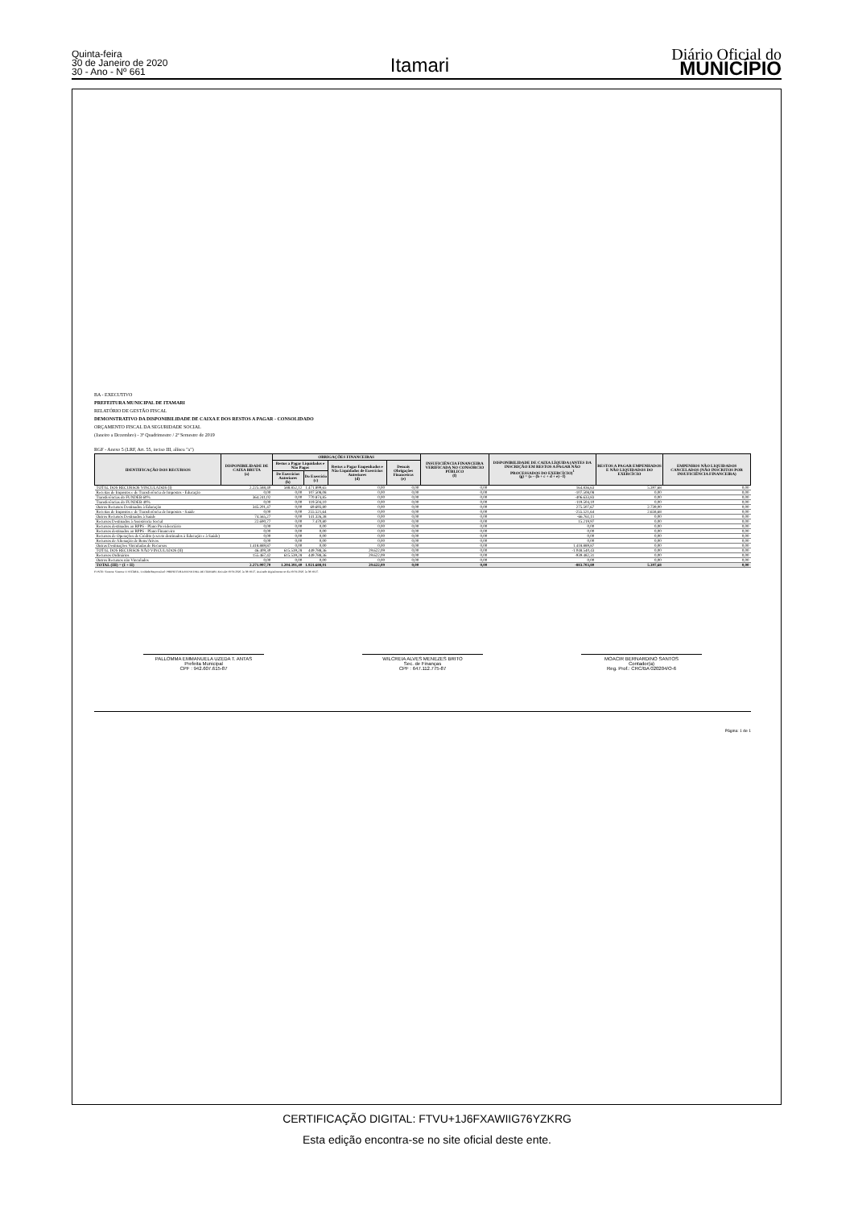Quinta-feira
30 de Janeiro de 2020
30 - Ano - Nº 661
Itamari
Diário Oficial do
MUNICÍPIO
BA - EXECUTIVO
PREFEITURA MUNICIPAL DE ITAMARI
RELATÓRIO DE GESTÃO FISCAL
DEMONSTRATIVO DA DISPONIBILIDADE DE CAIXA E DOS RESTOS A PAGAR - CONSOLIDADO
ORÇAMENTO FISCAL DA SEGURIDADE SOCIAL
(Janeiro a Dezembro) - 3º Quadrimestre / 2º Semestre de 2019
RGF - Anexo 5 (LRF, Art. 55, inciso III, alínea "a")
| IDENTIFICAÇÃO DOS RECURSOS | DISPONIBILIDADE DE CAIXA BRUTA (a) | OBRIGAÇÕES FINANCEIRAS | | | | INSUFICIÊNCIA FINANCEIRA VERIFICADA NO CONSÓRCIO PÚBLICO (f) | DISPONIBILIDADE DE CAIXA LÍQUIDA (ANTES DA INSCRIÇÃO EM RESTOS A PAGAR NÃO PROCESSADOS DO EXERCÍCIO)<sup>1</sup> (g) = (a – (b + c + d + e) - f) | RESTOS A PAGAR EMPENHADOS E NÃO LIQUIDADOS DO EXERCÍCIO | EMPENHOS NÃO LIQUIDADOS CANCELADOS (NÃO INSCRITOS POR INSUFICIÊNCIA FINANCEIRA) |
| --- | --- | --- | --- | --- | --- | --- | --- | --- | --- |
| | | Restos a Pagar Liquidados e Não Pagos | | Restos a Pagar Empenhados e Não Liquidados de Exercícios Anteriores (d) | Demais Obrigações Financeiras (e) | | | | |
| | | De Exercícios Anteriores (b) | Do Exercício (c) | | | | | | |
| TOTAL DOS RECURSOS VINCULADOS (I) | 2.225.588,40 | 588.852,12 | 1.471.899,65 | 0,00 | 0,00 | 0,00 | 164.836,63 | 5.397,68 | 0,00 |
| Receitas de Impostos e de Transferência de Impostos - Educação | 0,00 | 0,00 | 107.508,08 | 0,00 | 0,00 | 0,00 | -107.508,08 | 0,00 | 0,00 |
| Transferências do FUNDEB 60% | 364.241,02 | 0,00 | 770.874,85 | 0,00 | 0,00 | 0,00 | -406.633,83 | 0,00 | 0,00 |
| Transferências do FUNDEB 40% | 0,00 | 0,00 | 119.504,10 | 0,00 | 0,00 | 0,00 | -119.504,10 | 0,00 | 0,00 |
| Outros Recursos Destinados à Educação | 345.201,47 | 0,00 | 69.693,80 | 0,00 | 0,00 | 0,00 | 275.507,67 | 2.739,00 | 0,00 |
| Receitas de Impostos e de Transferência de Impostos - Saúde | 0,00 | 0,00 | 255.521,64 | 0,00 | 0,00 | 0,00 | -255.521,64 | 2.658,68 | 0,00 |
| Outros Recursos Destinados à Saúde | 74.565,27 | 0,00 | 141.326,38 | 0,00 | 0,00 | 0,00 | -66.761,11 | 0,00 | 0,00 |
| Recursos Destinados à Assistência Social | 22.690,77 | 0,00 | 7.470,80 | 0,00 | 0,00 | 0,00 | 15.219,97 | 0,00 | 0,00 |
| Recursos destinados ao RPPS - Plano Previdenciário | 0,00 | 0,00 | 0,00 | 0,00 | 0,00 | 0,00 | 0,00 | 0,00 | 0,00 |
| Recursos destinados ao RPPS - Plano Financeiro | 0,00 | 0,00 | 0,00 | 0,00 | 0,00 | 0,00 | 0,00 | 0,00 | 0,00 |
| Recursos de Operações de Crédito (exceto destinados à Educação e à Saúde) | 0,00 | 0,00 | 0,00 | 0,00 | 0,00 | 0,00 | 0,00 | 0,00 | 0,00 |
| Recursos de Alienação de Bens/Ativos | 0,00 | 0,00 | 0,00 | 0,00 | 0,00 | 0,00 | 0,00 | 0,00 | 0,00 |
| Outras Destinações Vinculadas de Recursos | 1.418.889,87 | 0,00 | 0,00 | 0,00 | 0,00 | 0,00 | 1.418.889,87 | 0,00 | 0,00 |
| TOTAL DOS RECURSOS NÃO VINCULADOS (II) | 46.409,30 | 615.539,28 | 449.788,36 | 29.622,09 | 0,00 | 0,00 | -1.048.540,43 | 0,00 | 0,00 |
| Recursos Ordinários | 155.467,42 | 615.539,28 | 449.788,36 | 29.622,09 | 0,00 | 0,00 | -939.482,31 | 0,00 | 0,00 |
| Outros Recursos não Vinculados | 0,00 | 0,00 | 0,00 | 0,00 | 0,00 | 0,00 | 0,00 | 0,00 | 0,00 |
| TOTAL (III) = (I + II) | 2.271.997,70 | 1.204.391,40 | 1.921.688,01 | 29.622,09 | 0,00 | 0,00 | -883.703,80 | 5.397,68 | 0,00 |
FONTE: Sistema: Sistema CONTÁBIL, Unidade Responsável: PREFEITURA MUNICIPAL DE ITAMARI, Emissão:30/01/2020, às 08:38:27, Assinado Digitalmente no dia 30/01/2020, às 08:38:27.
PALLOMMA EMMANUELA UZEDA T. ANTAS
Prefeita Municipal
CPF : 942.607.615-87
WILCREIA ALVES MENEZES BRITO
Sec. de Finanças
CPF : 647.112.775-87
MOACIR BERNARDINO SANTOS
Contador(a)
Reg. Prof.: CRC/BA 020204/O-6
Página: 1 de 1
CERTIFICAÇÃO DIGITAL: FTVU+1J6FXAWIIG76YZKRG
Esta edição encontra-se no site oficial deste ente.